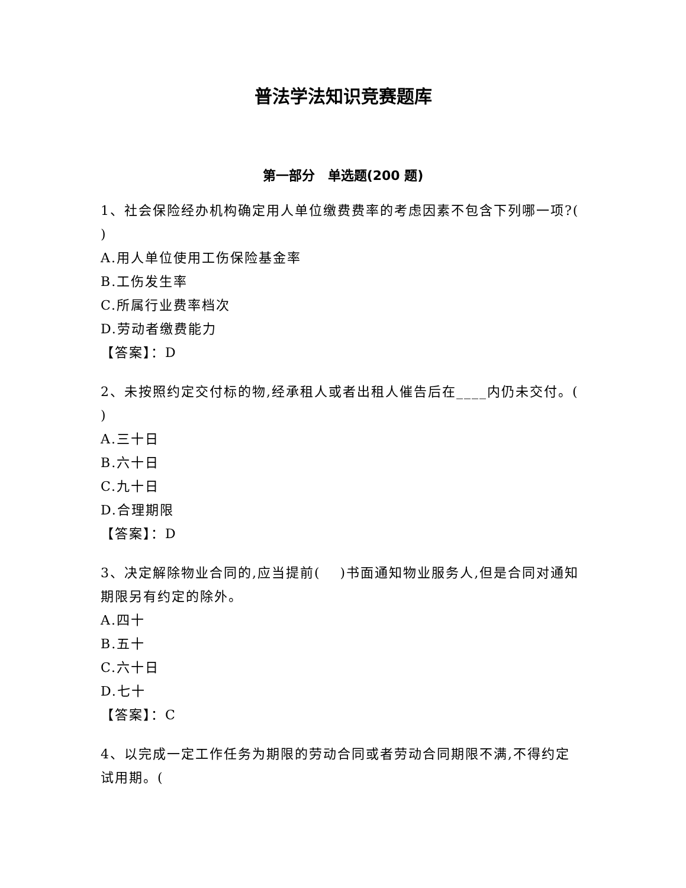普法学法知识竞赛题库
第一部分　单选题(200 题)
1、社会保险经办机构确定用人单位缴费费率的考虑因素不包含下列哪一项?(　 )
A.用人单位使用工伤保险基金率
B.工伤发生率
C.所属行业费率档次
D.劳动者缴费能力
【答案】：D
2、未按照约定交付标的物,经承租人或者出租人催告后在____内仍未交付。(　 )
A.三十日
B.六十日
C.九十日
D.合理期限
【答案】：D
3、决定解除物业合同的,应当提前(　 )书面通知物业服务人,但是合同对通知期限另有约定的除外。
A.四十
B.五十
C.六十日
D.七十
【答案】：C
4、以完成一定工作任务为期限的劳动合同或者劳动合同期限不满,不得约定试用期。(